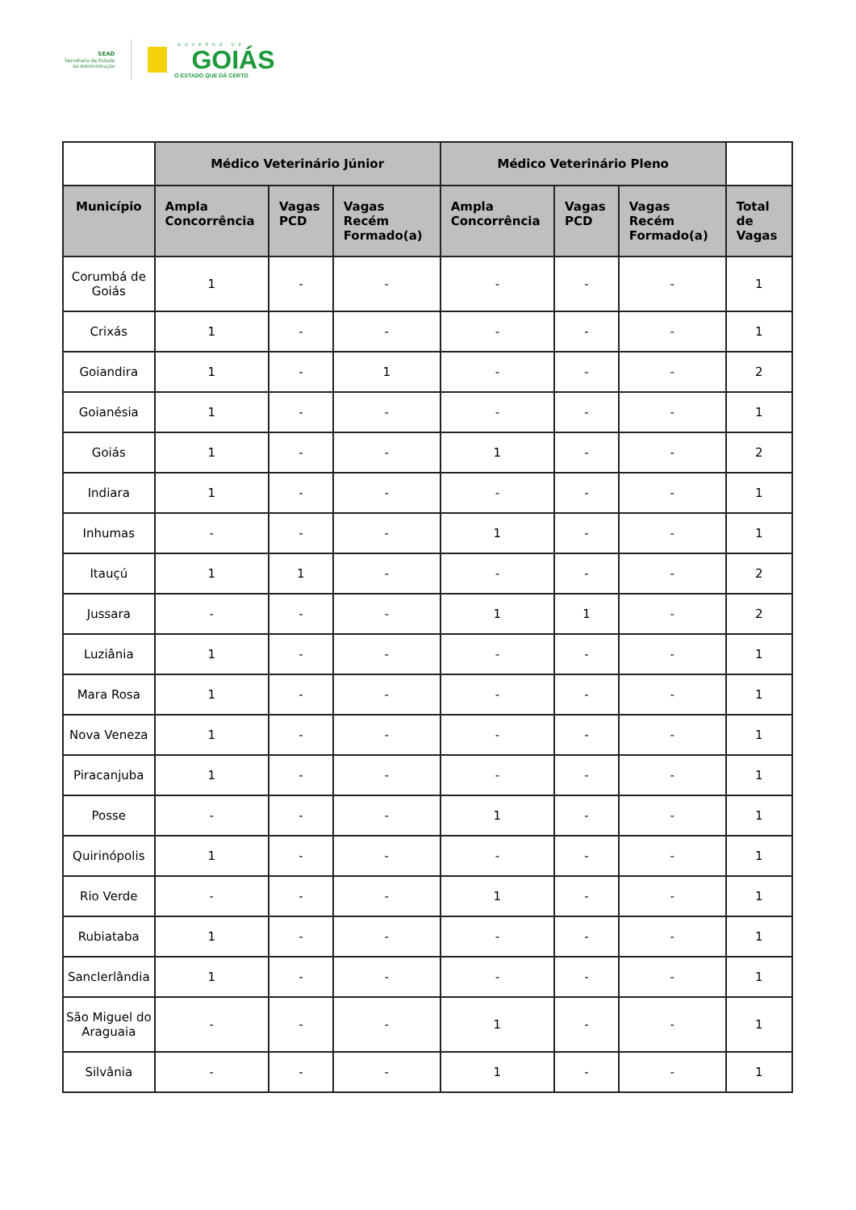SEAD
Secretaria de Estado
da Administração
GOVERNO DE
GOIÁS
O ESTADO QUE DÁ CERTO
| | Médico Veterinário Júnior | | | Médico Veterinário Pleno | | | |
| --- | --- | --- | --- | --- | --- | --- | --- |
| Município | Ampla Concorrência | Vagas PCD | Vagas Recém Formado(a) | Ampla Concorrência | Vagas PCD | Vagas Recém Formado(a) | Total de Vagas |
| Corumbá de Goiás | 1 | - | - | - | - | - | 1 |
| Crixás | 1 | - | - | - | - | - | 1 |
| Goiandira | 1 | - | 1 | - | - | - | 2 |
| Goianésia | 1 | - | - | - | - | - | 1 |
| Goiás | 1 | - | - | 1 | - | - | 2 |
| Indiara | 1 | - | - | - | - | - | 1 |
| Inhumas | - | - | - | 1 | - | - | 1 |
| Itauçú | 1 | 1 | - | - | - | - | 2 |
| Jussara | - | - | - | 1 | 1 | - | 2 |
| Luziânia | 1 | - | - | - | - | - | 1 |
| Mara Rosa | 1 | - | - | - | - | - | 1 |
| Nova Veneza | 1 | - | - | - | - | - | 1 |
| Piracanjuba | 1 | - | - | - | - | - | 1 |
| Posse | - | - | - | 1 | - | - | 1 |
| Quirinópolis | 1 | - | - | - | - | - | 1 |
| Rio Verde | - | - | - | 1 | - | - | 1 |
| Rubiataba | 1 | - | - | - | - | - | 1 |
| Sanclerlândia | 1 | - | - | - | - | - | 1 |
| São Miguel do Araguaia | - | - | - | 1 | - | - | 1 |
| Silvânia | - | - | - | 1 | - | - | 1 |